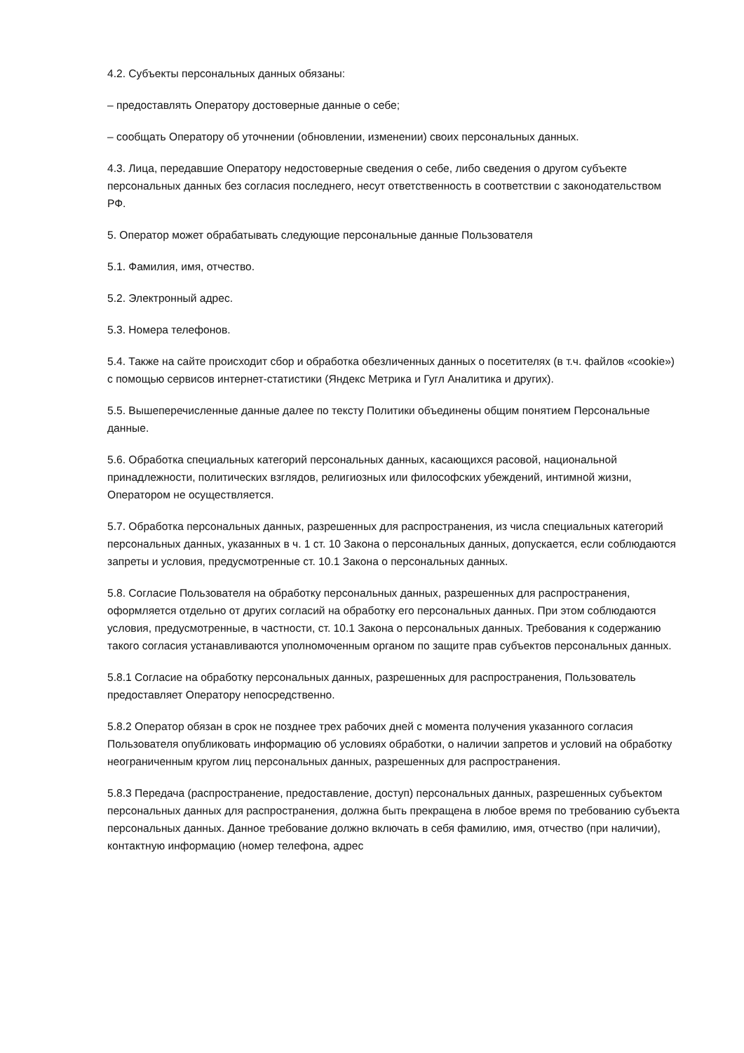4.2. Субъекты персональных данных обязаны:
– предоставлять Оператору достоверные данные о себе;
– сообщать Оператору об уточнении (обновлении, изменении) своих персональных данных.
4.3. Лица, передавшие Оператору недостоверные сведения о себе, либо сведения о другом субъекте персональных данных без согласия последнего, несут ответственность в соответствии с законодательством РФ.
5. Оператор может обрабатывать следующие персональные данные Пользователя
5.1. Фамилия, имя, отчество.
5.2. Электронный адрес.
5.3. Номера телефонов.
5.4. Также на сайте происходит сбор и обработка обезличенных данных о посетителях (в т.ч. файлов «cookie») с помощью сервисов интернет-статистики (Яндекс Метрика и Гугл Аналитика и других).
5.5. Вышеперечисленные данные далее по тексту Политики объединены общим понятием Персональные данные.
5.6. Обработка специальных категорий персональных данных, касающихся расовой, национальной принадлежности, политических взглядов, религиозных или философских убеждений, интимной жизни, Оператором не осуществляется.
5.7. Обработка персональных данных, разрешенных для распространения, из числа специальных категорий персональных данных, указанных в ч. 1 ст. 10 Закона о персональных данных, допускается, если соблюдаются запреты и условия, предусмотренные ст. 10.1 Закона о персональных данных.
5.8. Согласие Пользователя на обработку персональных данных, разрешенных для распространения, оформляется отдельно от других согласий на обработку его персональных данных. При этом соблюдаются условия, предусмотренные, в частности, ст. 10.1 Закона о персональных данных. Требования к содержанию такого согласия устанавливаются уполномоченным органом по защите прав субъектов персональных данных.
5.8.1 Согласие на обработку персональных данных, разрешенных для распространения, Пользователь предоставляет Оператору непосредственно.
5.8.2 Оператор обязан в срок не позднее трех рабочих дней с момента получения указанного согласия Пользователя опубликовать информацию об условиях обработки, о наличии запретов и условий на обработку неограниченным кругом лиц персональных данных, разрешенных для распространения.
5.8.3 Передача (распространение, предоставление, доступ) персональных данных, разрешенных субъектом персональных данных для распространения, должна быть прекращена в любое время по требованию субъекта персональных данных. Данное требование должно включать в себя фамилию, имя, отчество (при наличии), контактную информацию (номер телефона, адрес